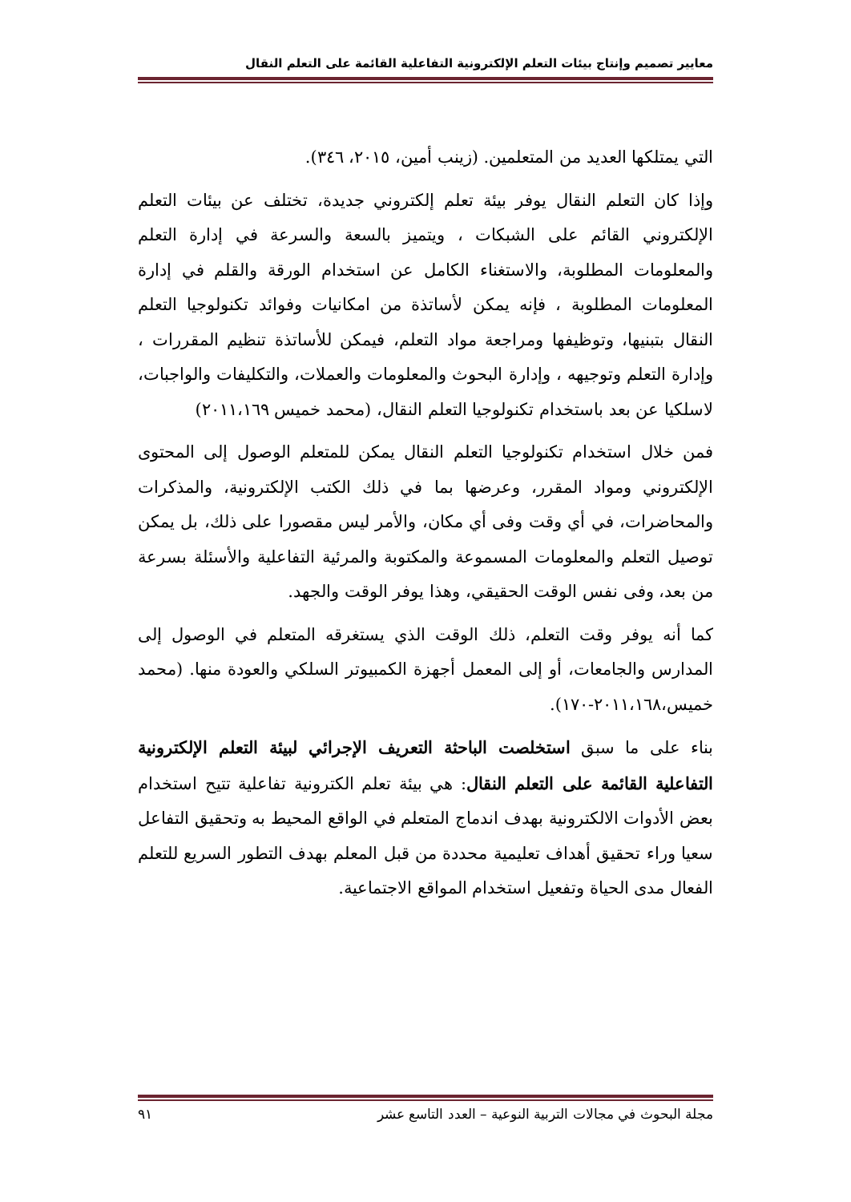معايير تصميم وإنتاج بيئات التعلم الإلكترونية التفاعلية القائمة على التعلم النقال
التي يمتلكها العديد من المتعلمين. (زينب أمين، ٢٠١٥، ٣٤٦).
وإذا كان التعلم النقال يوفر بيئة تعلم إلكتروني جديدة، تختلف عن بيئات التعلم الإلكتروني القائم على الشبكات ، ويتميز بالسعة والسرعة في إدارة التعلم والمعلومات المطلوبة، والاستغناء الكامل عن استخدام الورقة والقلم في إدارة المعلومات المطلوبة ، فإنه يمكن لأساتذة من امكانيات وفوائد تكنولوجيا التعلم النقال بتبنيها، وتوظيفها ومراجعة مواد التعلم، فيمكن للأساتذة تنظيم المقررات ، وإدارة التعلم وتوجيهه ، وإدارة البحوث والمعلومات والعملات، والتكليفات والواجبات، لاسلكيا عن بعد باستخدام تكنولوجيا التعلم النقال، (محمد خميس ٢٠١١،١٦٩)
فمن خلال استخدام تكنولوجيا التعلم النقال يمكن للمتعلم الوصول إلى المحتوى الإلكتروني ومواد المقرر، وعرضها بما في ذلك الكتب الإلكترونية، والمذكرات والمحاضرات، في أي وقت وفى أي مكان، والأمر ليس مقصورا على ذلك، بل يمكن توصيل التعلم والمعلومات المسموعة والمكتوبة والمرئية التفاعلية والأسئلة بسرعة من بعد، وفى نفس الوقت الحقيقي، وهذا يوفر الوقت والجهد.
كما أنه يوفر وقت التعلم، ذلك الوقت الذي يستغرقه المتعلم في الوصول إلى المدارس والجامعات، أو إلى المعمل أجهزة الكمبيوتر السلكي والعودة منها. (محمد خميس،٢٠١١،١٦٨-١٧٠).
بناء على ما سبق استخلصت الباحثة التعريف الإجرائي لبيئة التعلم الإلكترونية التفاعلية القائمة على التعلم النقال: هي بيئة تعلم الكترونية تفاعلية تتيح استخدام بعض الأدوات الالكترونية بهدف اندماج المتعلم في الواقع المحيط به وتحقيق التفاعل سعيا وراء تحقيق أهداف تعليمية محددة من قبل المعلم بهدف التطور السريع للتعلم الفعال مدى الحياة وتفعيل استخدام المواقع الاجتماعية.
مجلة البحوث في مجالات التربية النوعية – العدد التاسع عشر ٩١